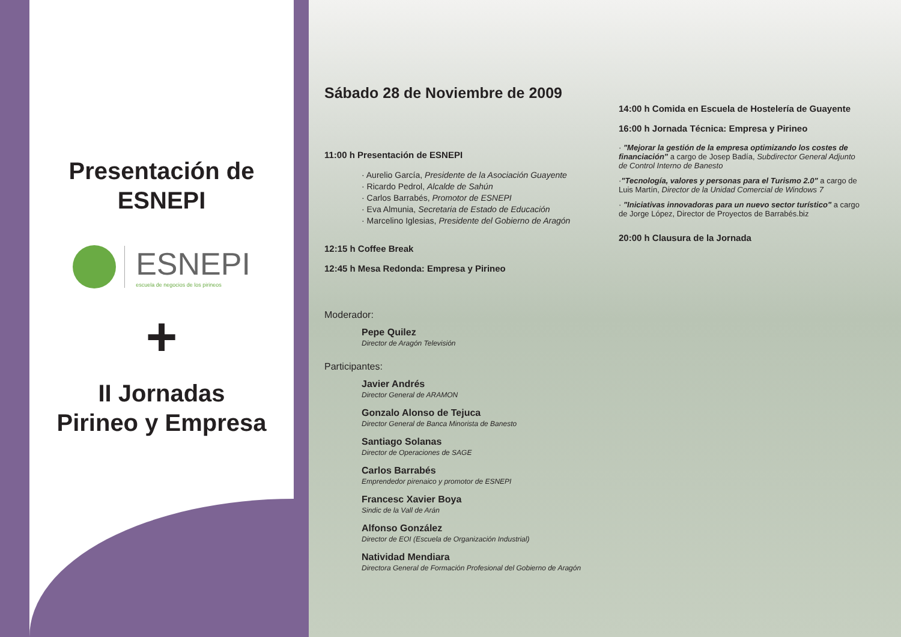Presentación de
ESNEPI
ESNEPI
escuela de negocios de los pirineos
+
II Jornadas
Pirineo y Empresa
Sábado 28 de Noviembre de 2009
11:00 h Presentación de ESNEPI
· Aurelio García, Presidente de la Asociación Guayente
· Ricardo Pedrol, Alcalde de Sahún
· Carlos Barrabés, Promotor de ESNEPI
· Eva Almunia, Secretaria de Estado de Educación
· Marcelino Iglesias, Presidente del Gobierno de Aragón
12:15 h Coffee Break
12:45 h Mesa Redonda: Empresa y Pirineo
Moderador:
Pepe Quilez
Director de Aragón Televisión
Participantes:
Javier Andrés
Director General de ARAMON
Gonzalo Alonso de Tejuca
Director General de Banca Minorista de Banesto
Santiago Solanas
Director de Operaciones de SAGE
Carlos Barrabés
Emprendedor pirenaico y promotor de ESNEPI
Francesc Xavier Boya
Sindic de la Vall de Arán
Alfonso González
Director de EOI (Escuela de Organización Industrial)
Natividad Mendiara
Directora General de Formación Profesional del Gobierno de Aragón
14:00 h Comida en Escuela de Hostelería de Guayente
16:00 h Jornada Técnica: Empresa y Pirineo
· "Mejorar la gestión de la empresa optimizando los costes de financiación" a cargo de Josep Badía, Subdirector General Adjunto de Control Interno de Banesto
·"Tecnología, valores y personas para el Turismo 2.0" a cargo de Luis Martín, Director de la Unidad Comercial de Windows 7
· "Iniciativas innovadoras para un nuevo sector turístico" a cargo de Jorge López, Director de Proyectos de Barrabés.biz
20:00 h Clausura de la Jornada